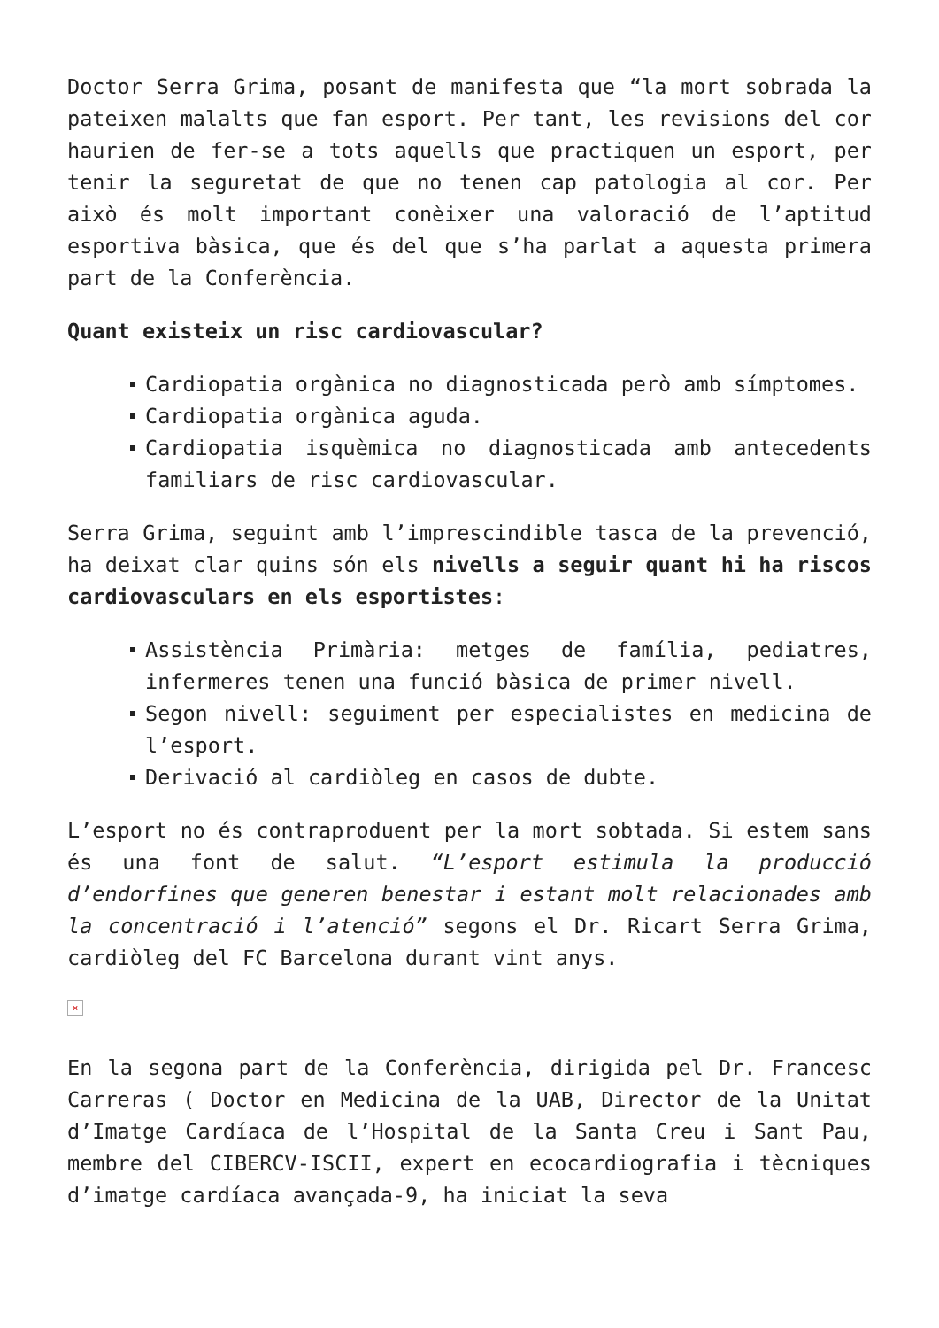Doctor Serra Grima, posant de manifesta que “la mort sobrada la pateixen malalts que fan esport. Per tant, les revisions del cor haurien de fer-se a tots aquells que practiquen un esport, per tenir la seguretat de que no tenen cap patologia al cor. Per això és molt important conèixer una valoració de l’aptitud esportiva bàsica, que és del que s’ha parlat a aquesta primera part de la Conferència.
Quant existeix un risc cardiovascular?
Cardiopatia orgànica no diagnosticada però amb símptomes.
Cardiopatia orgànica aguda.
Cardiopatia isquèmica no diagnosticada amb antecedents familiars de risc cardiovascular.
Serra Grima, seguint amb l’imprescindible tasca de la prevenció, ha deixat clar quins són els nivells a seguir quant hi ha riscos cardiovasculars en els esportistes:
Assistència Primària: metges de família, pediatres, infermeres tenen una funció bàsica de primer nivell.
Segon nivell: seguiment per especialistes en medicina de l’esport.
Derivació al cardiòleg en casos de dubte.
L’esport no és contraproduent per la mort sobtada. Si estem sans és una font de salut. “L’esport estimula la producció d’endorfines que generen benestar i estant molt relacionades amb la concentració i l’atenció” segons el Dr. Ricart Serra Grima, cardiòleg del FC Barcelona durant vint anys.
×
En la segona part de la Conferència, dirigida pel Dr. Francesc Carreras ( Doctor en Medicina de la UAB, Director de la Unitat d’Imatge Cardíaca de l’Hospital de la Santa Creu i Sant Pau, membre del CIBERCV-ISCII, expert en ecocardiografia i tècniques d’imatge cardíaca avançada-9, ha iniciat la seva